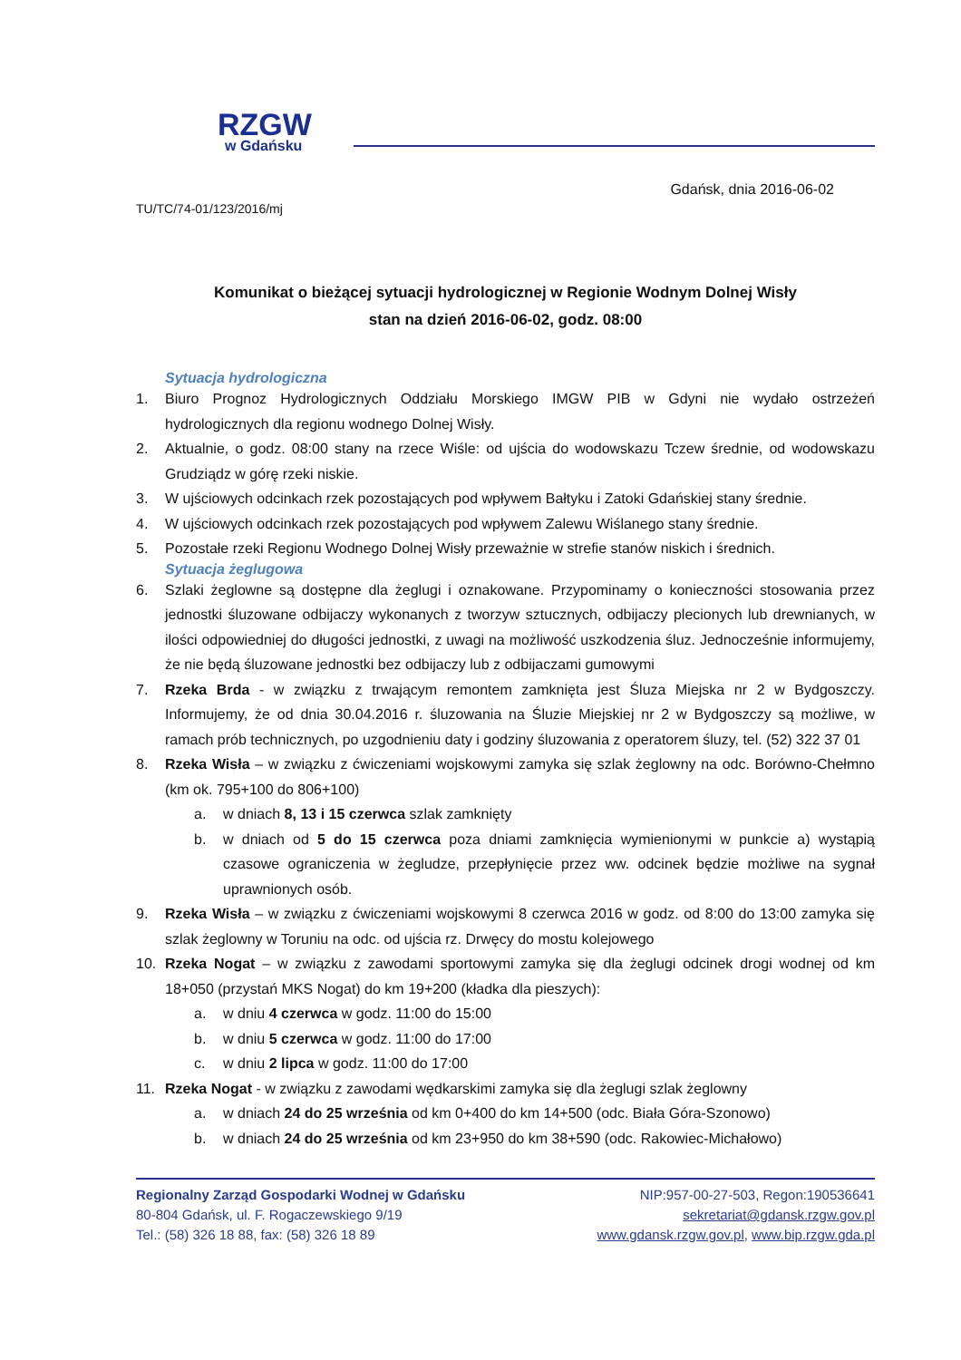RZGW
w Gdańsku
Gdańsk, dnia 2016-06-02
TU/TC/74-01/123/2016/mj
Komunikat o bieżącej sytuacji hydrologicznej w Regionie Wodnym Dolnej Wisły
stan na dzień 2016-06-02, godz. 08:00
Sytuacja hydrologiczna
1. Biuro Prognoz Hydrologicznych Oddziału Morskiego IMGW PIB w Gdyni nie wydało ostrzeżeń hydrologicznych dla regionu wodnego Dolnej Wisły.
2. Aktualnie, o godz. 08:00 stany na rzece Wiśle: od ujścia do wodowskazu Tczew średnie, od wodowskazu Grudziądz w górę rzeki niskie.
3. W ujściowych odcinkach rzek pozostających pod wpływem Bałtyku i Zatoki Gdańskiej stany średnie.
4. W ujściowych odcinkach rzek pozostających pod wpływem Zalewu Wiślanego stany średnie.
5. Pozostałe rzeki Regionu Wodnego Dolnej Wisły przeważnie w strefie stanów niskich i średnich.
Sytuacja żeglugowa
6. Szlaki żeglowne są dostępne dla żeglugi i oznakowane. Przypominamy o konieczności stosowania przez jednostki śluzowane odbijaczy wykonanych z tworzyw sztucznych, odbijaczy plecionych lub drewnianych, w ilości odpowiedniej do długości jednostki, z uwagi na możliwość uszkodzenia śluz. Jednocześnie informujemy, że nie będą śluzowane jednostki bez odbijaczy lub z odbijaczami gumowymi
7. Rzeka Brda - w związku z trwającym remontem zamknięta jest Śluza Miejska nr 2 w Bydgoszczy. Informujemy, że od dnia 30.04.2016 r. śluzowania na Śluzie Miejskiej nr 2 w Bydgoszczy są możliwe, w ramach prób technicznych, po uzgodnieniu daty i godziny śluzowania z operatorem śluzy, tel. (52) 322 37 01
8. Rzeka Wisła – w związku z ćwiczeniami wojskowymi zamyka się szlak żeglowny na odc. Borówno-Chełmno (km ok. 795+100 do 806+100)
a. w dniach 8, 13 i 15 czerwca szlak zamknięty
b. w dniach od 5 do 15 czerwca poza dniami zamknięcia wymienionymi w punkcie a) wystąpią czasowe ograniczenia w żegludze, przepłynięcie przez ww. odcinek będzie możliwe na sygnał uprawnionych osób.
9. Rzeka Wisła – w związku z ćwiczeniami wojskowymi 8 czerwca 2016 w godz. od 8:00 do 13:00 zamyka się szlak żeglowny w Toruniu na odc. od ujścia rz. Drwęcy do mostu kolejowego
10. Rzeka Nogat – w związku z zawodami sportowymi zamyka się dla żeglugi odcinek drogi wodnej od km 18+050 (przystań MKS Nogat) do km 19+200 (kładka dla pieszych):
a. w dniu 4 czerwca w godz. 11:00 do 15:00
b. w dniu 5 czerwca w godz. 11:00 do 17:00
c. w dniu 2 lipca w godz. 11:00 do 17:00
11. Rzeka Nogat - w związku z zawodami wędkarskimi zamyka się dla żeglugi szlak żeglowny
a. w dniach 24 do 25 września od km 0+400 do km 14+500 (odc. Biała Góra-Szonowo)
b. w dniach 24 do 25 września od km 23+950 do km 38+590 (odc. Rakowiec-Michałowo)
Regionalny Zarząd Gospodarki Wodnej w Gdańsku
80-804 Gdańsk, ul. F. Rogaczewskiego 9/19
Tel.: (58) 326 18 88, fax: (58) 326 18 89
NIP:957-00-27-503, Regon:190536641
sekretariat@gdansk.rzgw.gov.pl
www.gdansk.rzgw.gov.pl, www.bip.rzgw.gda.pl